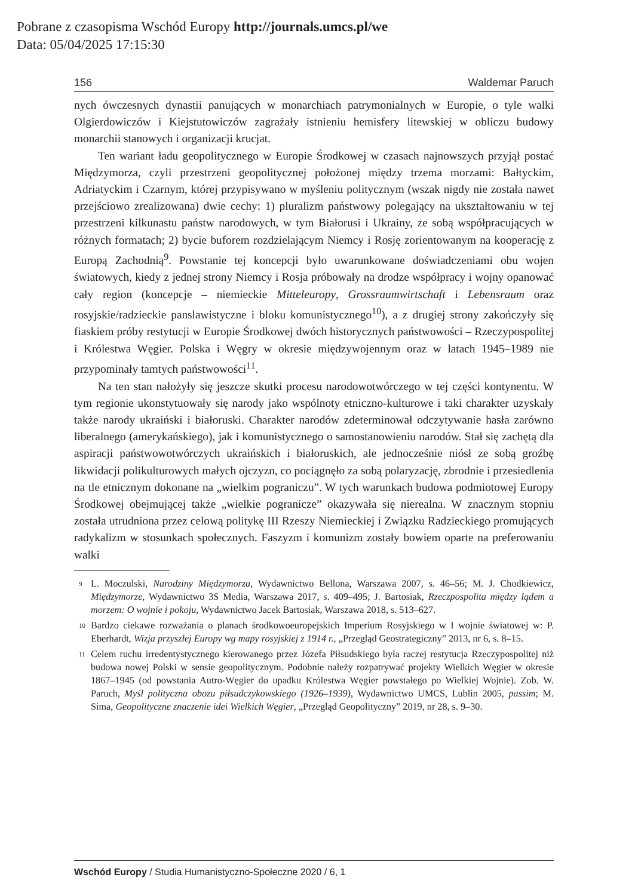Pobrane z czasopisma Wschód Europy http://journals.umcs.pl/we
Data: 05/04/2025 17:15:30
156 Waldemar Paruch
nych ówczesnych dynastii panujących w monarchiach patrymonialnych w Europie, o tyle walki Olgierdowiczów i Kiejstutowiczów zagrażały istnieniu hemisfery litewskiej w obliczu budowy monarchii stanowych i organizacji krucjat.
Ten wariant ładu geopolitycznego w Europie Środkowej w czasach najnowszych przyjął postać Międzymorza, czyli przestrzeni geopolitycznej położonej między trzema morzami: Bałtyckim, Adriatyckim i Czarnym, której przypisywano w myśleniu politycznym (wszak nigdy nie została nawet przejściowo zrealizowana) dwie cechy: 1) pluralizm państwowy polegający na ukształtowaniu w tej przestrzeni kilkunastu państw narodowych, w tym Białorusi i Ukrainy, ze sobą współpracujących w różnych formatach; 2) bycie buforem rozdzielającym Niemcy i Rosję zorientowanym na kooperację z Europą Zachodnią<sup>9</sup>. Powstanie tej koncepcji było uwarunkowane doświadczeniami obu wojen światowych, kiedy z jednej strony Niemcy i Rosja próbowały na drodze współpracy i wojny opanować cały region (koncepcje – niemieckie Mitteleuropy, Grossraumwirtschaft i Lebensraum oraz rosyjskie/radzieckie panslawistyczne i bloku komunistycznego<sup>10</sup>), a z drugiej strony zakończyły się fiaskiem próby restytucji w Europie Środkowej dwóch historycznych państwowości – Rzeczypospolitej i Królestwa Węgier. Polska i Węgry w okresie międzywojennym oraz w latach 1945–1989 nie przypominały tamtych państwowości<sup>11</sup>.
Na ten stan nałożyły się jeszcze skutki procesu narodowotwórczego w tej części kontynentu. W tym regionie ukonstytuowały się narody jako wspólnoty etniczno-kulturowe i taki charakter uzyskały także narody ukraiński i białoruski. Charakter narodów zdeterminował odczytywanie hasła zarówno liberalnego (amerykańskiego), jak i komunistycznego o samostanowieniu narodów. Stał się zachętą dla aspiracji państwowotwórczych ukraińskich i białoruskich, ale jednocześnie niósł ze sobą groźbę likwidacji polikulturowych małych ojczyzn, co pociągnęło za sobą polaryzację, zbrodnie i przesiedlenia na tle etnicznym dokonane na „wielkim pograniczu”. W tych warunkach budowa podmiotowej Europy Środkowej obejmującej także „wielkie pogranicze” okazywała się nierealna. W znacznym stopniu została utrudniona przez celową politykę III Rzeszy Niemieckiej i Związku Radzieckiego promujących radykalizm w stosunkach społecznych. Faszyzm i komunizm zostały bowiem oparte na preferowaniu walki
9 L. Moczulski, Narodziny Międzymorza, Wydawnictwo Bellona, Warszawa 2007, s. 46–56; M. J. Chodkiewicz, Międzymorze, Wydawnictwo 3S Media, Warszawa 2017, s. 409–495; J. Bartosiak, Rzeczpospolita między lądem a morzem: O wojnie i pokoju, Wydawnictwo Jacek Bartosiak, Warszawa 2018, s. 513–627.
10 Bardzo ciekawe rozważania o planach środkowoeuropejskich Imperium Rosyjskiego w I wojnie światowej w: P. Eberhardt, Wizja przyszłej Europy wg mapy rosyjskiej z 1914 r., „Przegląd Geostrategiczny” 2013, nr 6, s. 8–15.
11 Celem ruchu irredentystycznego kierowanego przez Józefa Piłsudskiego była raczej restytucja Rzeczypospolitej niż budowa nowej Polski w sensie geopolitycznym. Podobnie należy rozpatrywać projekty Wielkich Węgier w okresie 1867–1945 (od powstania Autro-Węgier do upadku Królestwa Węgier powstałego po Wielkiej Wojnie). Zob. W. Paruch, Myśl polityczna obozu piłsudczykowskiego (1926–1939), Wydawnictwo UMCS, Lublin 2005, passim; M. Sima, Geopolityczne znaczenie idei Wielkich Węgier, „Przegląd Geopolityczny” 2019, nr 28, s. 9–30.
Wschód Europy / Studia Humanistyczno-Społeczne 2020 / 6, 1